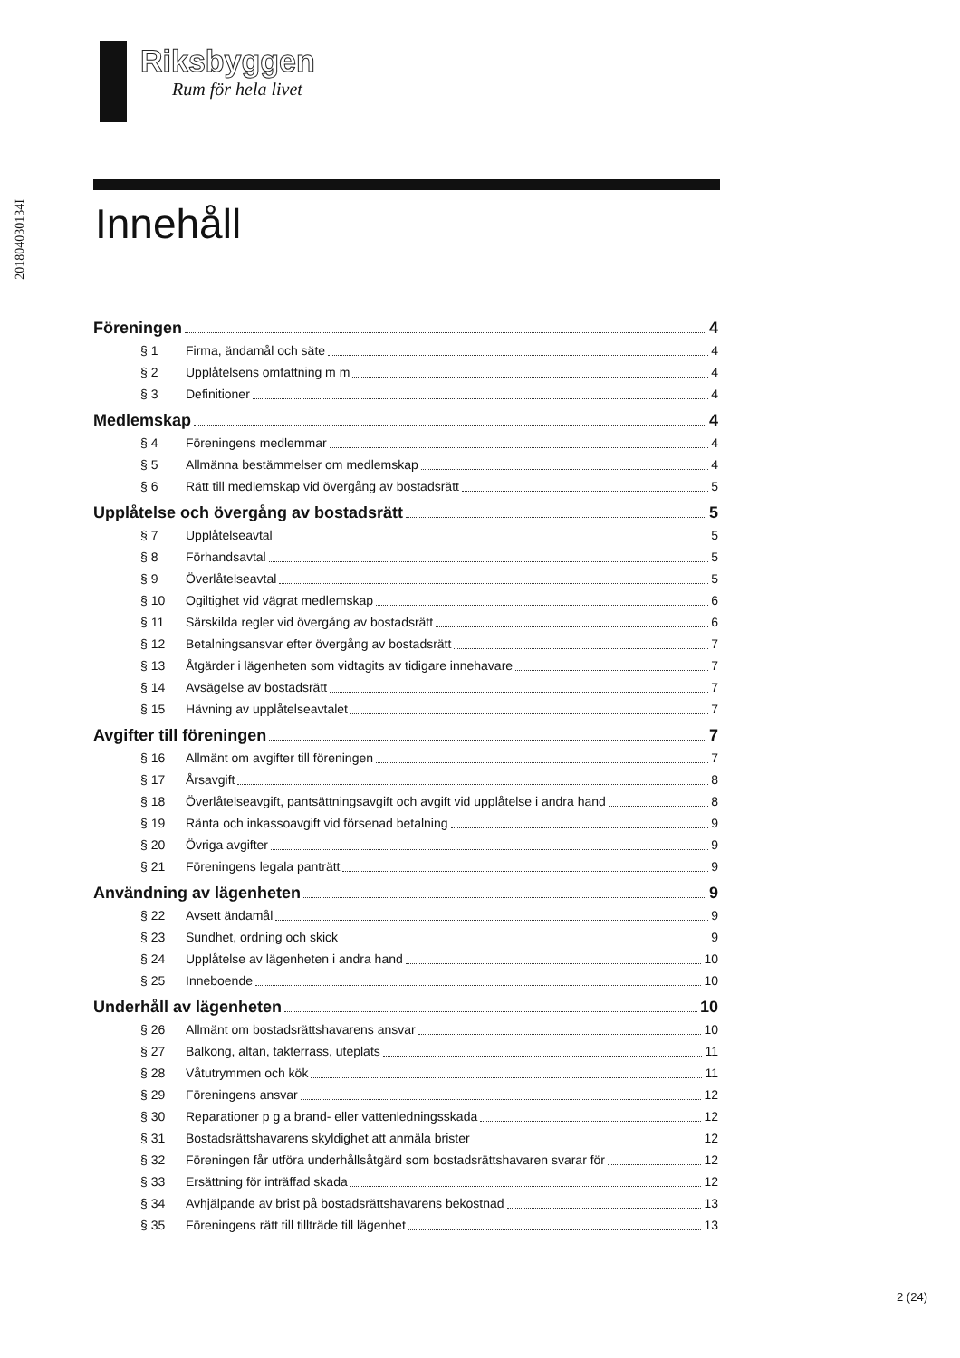201804030134I
Riksbyggen
Rum för hela livet
Innehåll
Föreningen 4
§ 1 Firma, ändamål och säte 4
§ 2 Upplåtelsens omfattning m m 4
§ 3 Definitioner 4
Medlemskap 4
§ 4 Föreningens medlemmar 4
§ 5 Allmänna bestämmelser om medlemskap 4
§ 6 Rätt till medlemskap vid övergång av bostadsrätt 5
Upplåtelse och övergång av bostadsrätt 5
§ 7 Upplåtelseavtal 5
§ 8 Förhandsavtal 5
§ 9 Överlåtelseavtal 5
§ 10 Ogiltighet vid vägrat medlemskap 6
§ 11 Särskilda regler vid övergång av bostadsrätt 6
§ 12 Betalningsansvar efter övergång av bostadsrätt 7
§ 13 Åtgärder i lägenheten som vidtagits av tidigare innehavare 7
§ 14 Avsägelse av bostadsrätt 7
§ 15 Hävning av upplåtelseavtalet 7
Avgifter till föreningen 7
§ 16 Allmänt om avgifter till föreningen 7
§ 17 Årsavgift 8
§ 18 Överlåtelseavgift, pantsättningsavgift och avgift vid upplåtelse i andra hand 8
§ 19 Ränta och inkassoavgift vid försenad betalning 9
§ 20 Övriga avgifter 9
§ 21 Föreningens legala panträtt 9
Användning av lägenheten 9
§ 22 Avsett ändamål 9
§ 23 Sundhet, ordning och skick 9
§ 24 Upplåtelse av lägenheten i andra hand 10
§ 25 Inneboende 10
Underhåll av lägenheten 10
§ 26 Allmänt om bostadsrättshavarens ansvar 10
§ 27 Balkong, altan, takterrass, uteplats 11
§ 28 Våtutrymmen och kök 11
§ 29 Föreningens ansvar 12
§ 30 Reparationer p g a brand- eller vattenledningsskada 12
§ 31 Bostadsrättshavarens skyldighet att anmäla brister 12
§ 32 Föreningen får utföra underhållsåtgärd som bostadsrättshavaren svarar för 12
§ 33 Ersättning för inträffad skada 12
§ 34 Avhjälpande av brist på bostadsrättshavarens bekostnad 13
§ 35 Föreningens rätt till tillträde till lägenhet 13
2 (24)